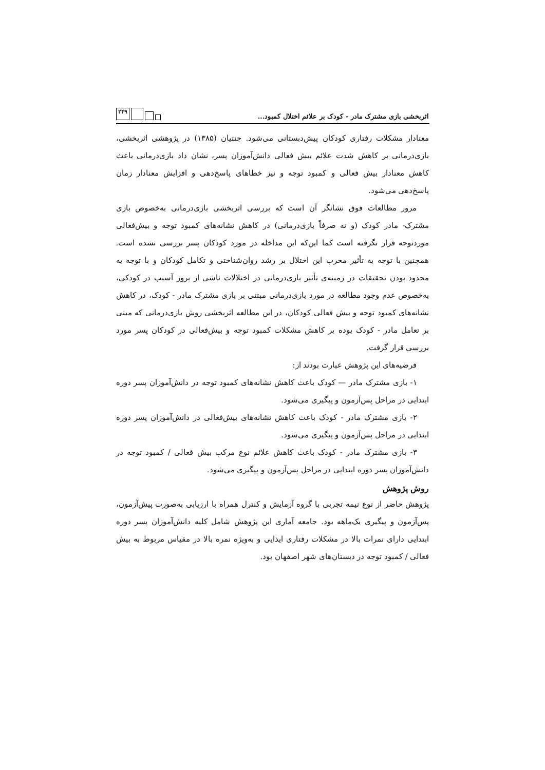اثربخشی بازی مشترک مادر - کودک بر علائم اختلال کمبود... ۲۴۹
معنادار مشکلات رفتاری کودکان پیش‌دبستانی می‌شود. جنتیان (۱۳۸۵) در پژوهشی اثربخشی، بازی‌درمانی بر کاهش شدت علائم بیش فعالی دانش‌آموزان پسر، نشان داد بازی‌درمانی باعث کاهش معنادار بیش فعالی و کمبود توجه و نیز خطاهای پاسخ‌دهی و افزایش معنادار زمان پاسخ‌دهی می‌شود.
مرور مطالعات فوق نشانگر آن است که بررسی اثربخشی بازی‌درمانی به‌خصوص بازی مشترک- مادر کودک (و نه صرفاً بازی‌درمانی) در کاهش نشانه‌های کمبود توجه و بیش‌فعالی موردتوجه قرار نگرفته است کما این‌که این مداخله در مورد کودکان پسر بررسی نشده است. همچنین با توجه به تأثیر مخرب این اختلال بر رشد روان‌شناختی و تکامل کودکان و با توجه به محدود بودن تحقیقات در زمینه‌ی تأثیر بازی‌درمانی در اختلالات ناشی از بروز آسیب در کودکی، به‌خصوص عدم وجود مطالعه در مورد بازی‌درمانی مبتنی بر بازی مشترک مادر - کودک، در کاهش نشانه‌های کمبود توجه و بیش فعالی کودکان، در این مطالعه اثربخشی روش بازی‌درمانی که مبنی بر تعامل مادر - کودک بوده بر کاهش مشکلات کمبود توجه و بیش‌فعالی در کودکان پسر مورد بررسی قرار گرفت.
فرضیه‌های این پژوهش عبارت بودند از:
۱- بازی مشترک مادر — کودک باعث کاهش نشانه‌های کمبود توجه در دانش‌آموزان پسر دوره ابتدایی در مراحل پس‌آزمون و پیگیری می‌شود.
۲- بازی مشترک مادر - کودک باعث کاهش نشانه‌های بیش‌فعالی در دانش‌آموزان پسر دوره ابتدایی در مراحل پس‌آزمون و پیگیری می‌شود.
۳- بازی مشترک مادر - کودک باعث کاهش علائم نوع مرکب بیش فعالی / کمبود توجه در دانش‌آموزان پسر دوره ابتدایی در مراحل پس‌آزمون و پیگیری می‌شود.
روش پژوهش
پژوهش حاضر از نوع نیمه تجربی با گروه آزمایش و کنترل همراه با ارزیابی به‌صورت پیش‌آزمون، پس‌آزمون و پیگیری یک‌ماهه بود. جامعه آماری این پژوهش شامل کلیه دانش‌آموزان پسر دوره ابتدایی دارای نمرات بالا در مشکلات رفتاری ایذایی و به‌ویژه نمره بالا در مقیاس مربوط به بیش فعالی / کمبود توجه در دبستان‌های شهر اصفهان بود.